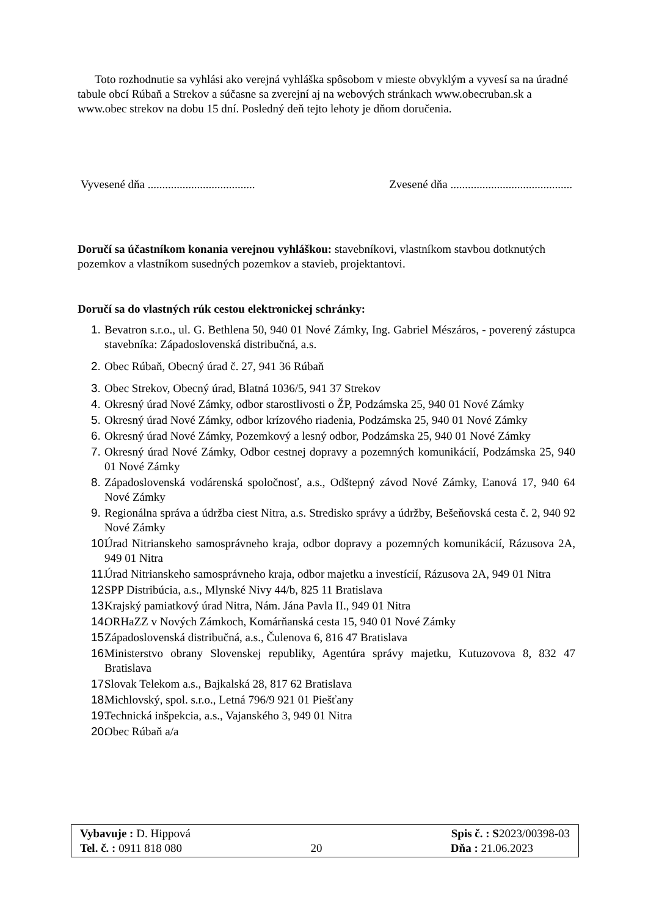Toto rozhodnutie sa vyhlási ako verejná vyhláška spôsobom v mieste obvyklým a vyvesí sa na úradné tabule obcí Rúbaň a Strekov a súčasne sa zverejní aj na webových stránkach www.obecruban.sk a www.obec strekov na dobu 15 dní. Posledný deň tejto lehoty je dňom doručenia.
Vyvesené dňa ..................................... Zvesené dňa ..........................................
Doručí sa účastníkom konania verejnou vyhláškou: stavebníkovi, vlastníkom stavbou dotknutých pozemkov a vlastníkom susedných pozemkov a stavieb, projektantovi.
Doručí sa do vlastných rúk cestou elektronickej schránky:
1. Bevatron s.r.o., ul. G. Bethlena 50, 940 01 Nové Zámky, Ing. Gabriel Mészáros, - poverený zástupca stavebníka: Západoslovenská distribučná, a.s.
2. Obec Rúbaň, Obecný úrad č. 27, 941 36 Rúbaň
3. Obec Strekov, Obecný úrad, Blatná 1036/5, 941 37 Strekov
4. Okresný úrad Nové Zámky, odbor starostlivosti o ŽP, Podzámska 25, 940 01 Nové Zámky
5. Okresný úrad Nové Zámky, odbor krízového riadenia, Podzámska 25, 940 01 Nové Zámky
6. Okresný úrad Nové Zámky, Pozemkový a lesný odbor, Podzámska 25, 940 01 Nové Zámky
7. Okresný úrad Nové Zámky, Odbor cestnej dopravy a pozemných komunikácií, Podzámska 25, 940 01 Nové Zámky
8. Západoslovenská vodárenská spoločnosť, a.s., Odštepný závod Nové Zámky, Ľanová 17, 940 64 Nové Zámky
9. Regionálna správa a údržba ciest Nitra, a.s. Stredisko správy a údržby, Bešeňovská cesta č. 2, 940 92 Nové Zámky
10. Úrad Nitrianskeho samosprávneho kraja, odbor dopravy a pozemných komunikácií, Rázusova 2A, 949 01 Nitra
11. Úrad Nitrianskeho samosprávneho kraja, odbor majetku a investícií, Rázusova 2A, 949 01 Nitra
12. SPP Distribúcia, a.s., Mlynské Nivy 44/b, 825 11 Bratislava
13. Krajský pamiatkový úrad Nitra, Nám. Jána Pavla II., 949 01 Nitra
14. ORHaZZ v Nových Zámkoch, Komárňanská cesta 15, 940 01 Nové Zámky
15. Západoslovenská distribučná, a.s., Čulenova 6, 816 47 Bratislava
16. Ministerstvo obrany Slovenskej republiky, Agentúra správy majetku, Kutuzovova 8, 832 47 Bratislava
17. Slovak Telekom a.s., Bajkalská 28, 817 62 Bratislava
18. Michlovský, spol. s.r.o., Letná 796/9 921 01 Piešťany
19. Technická inšpekcia, a.s., Vajanského 3, 949 01 Nitra
20. Obec Rúbaň a/a
Vybavuje : D. Hippová Spis č. : S2023/00398-03
Tel. č. : 0911 818 080 20 Dňa : 21.06.2023